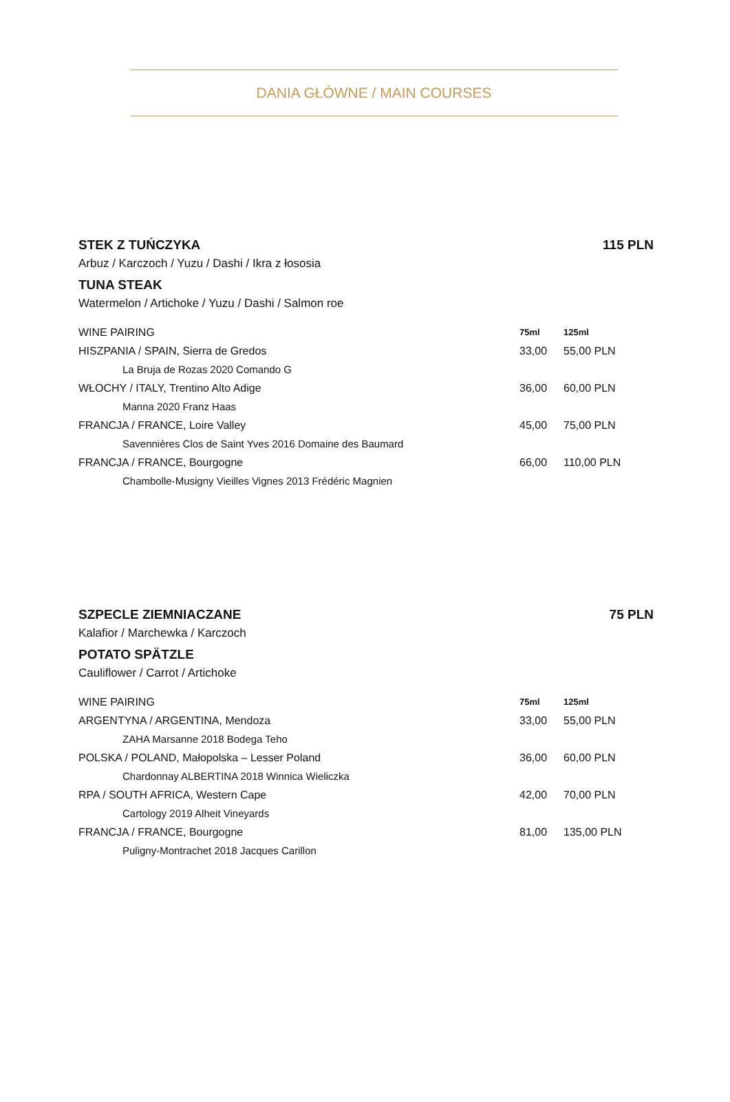DANIA GŁÓWNE / MAIN COURSES
STEK Z TUŃCZYKA 115 PLN
Arbuz / Karczoch / Yuzu / Dashi / Ikra z łososia
TUNA STEAK
Watermelon / Artichoke / Yuzu / Dashi / Salmon roe
| WINE PAIRING | 75ml | 125ml |
| --- | --- | --- |
| HISZPANIA / SPAIN, Sierra de Gredos | 33,00 | 55,00 PLN |
| La Bruja de Rozas 2020 Comando G | | |
| WŁOCHY / ITALY, Trentino Alto Adige | 36,00 | 60,00 PLN |
| Manna 2020 Franz Haas | | |
| FRANCJA / FRANCE, Loire Valley | 45,00 | 75,00 PLN |
| Savennières Clos de Saint Yves 2016 Domaine des Baumard | | |
| FRANCJA / FRANCE, Bourgogne | 66,00 | 110,00 PLN |
| Chambolle-Musigny Vieilles Vignes 2013 Frédéric Magnien | | |
SZPECLE ZIEMNIACZANE 75 PLN
Kalafior / Marchewka / Karczoch
POTATO SPÄTZLE
Cauliflower / Carrot / Artichoke
| WINE PAIRING | 75ml | 125ml |
| --- | --- | --- |
| ARGENTYNA / ARGENTINA, Mendoza | 33,00 | 55,00 PLN |
| ZAHA Marsanne 2018 Bodega Teho | | |
| POLSKA / POLAND, Małopolska – Lesser Poland | 36,00 | 60,00 PLN |
| Chardonnay ALBERTINA 2018 Winnica Wieliczka | | |
| RPA / SOUTH AFRICA, Western Cape | 42,00 | 70,00 PLN |
| Cartology 2019 Alheit Vineyards | | |
| FRANCJA / FRANCE, Bourgogne | 81,00 | 135,00 PLN |
| Puligny-Montrachet 2018 Jacques Carillon | | |